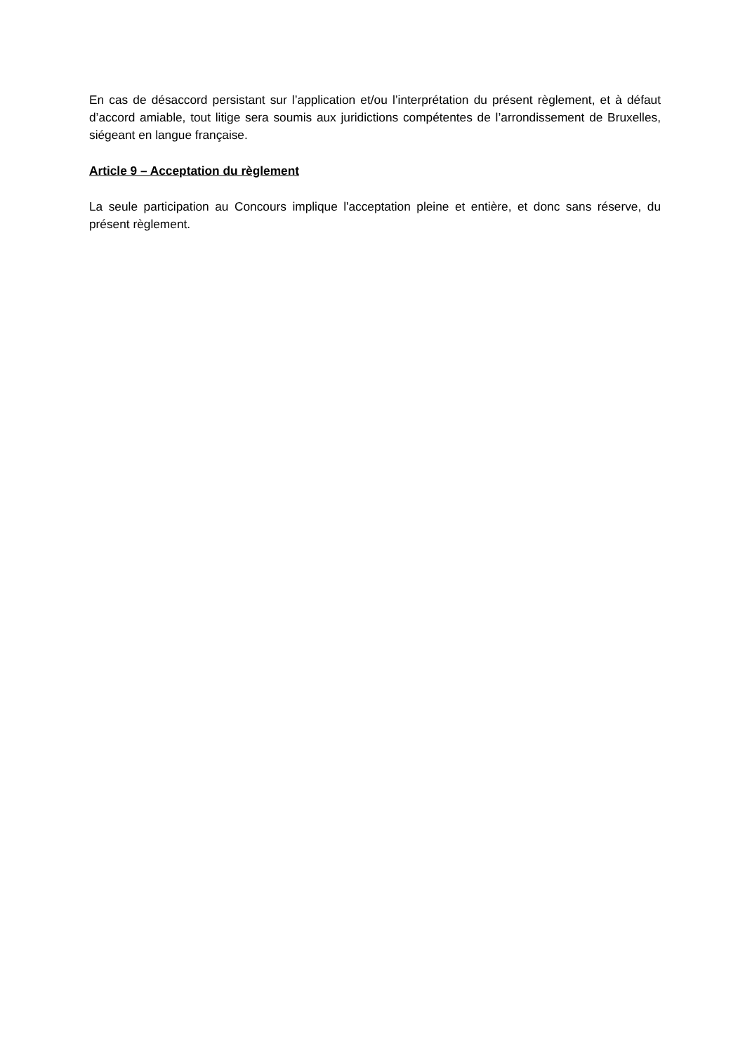En cas de désaccord persistant sur l’application et/ou l’interprétation du présent règlement, et à défaut d’accord amiable, tout litige sera soumis aux juridictions compétentes de l’arrondissement de Bruxelles, siégeant en langue française.
Article 9 – Acceptation du règlement
La seule participation au Concours implique l'acceptation pleine et entière, et donc sans réserve, du présent règlement.